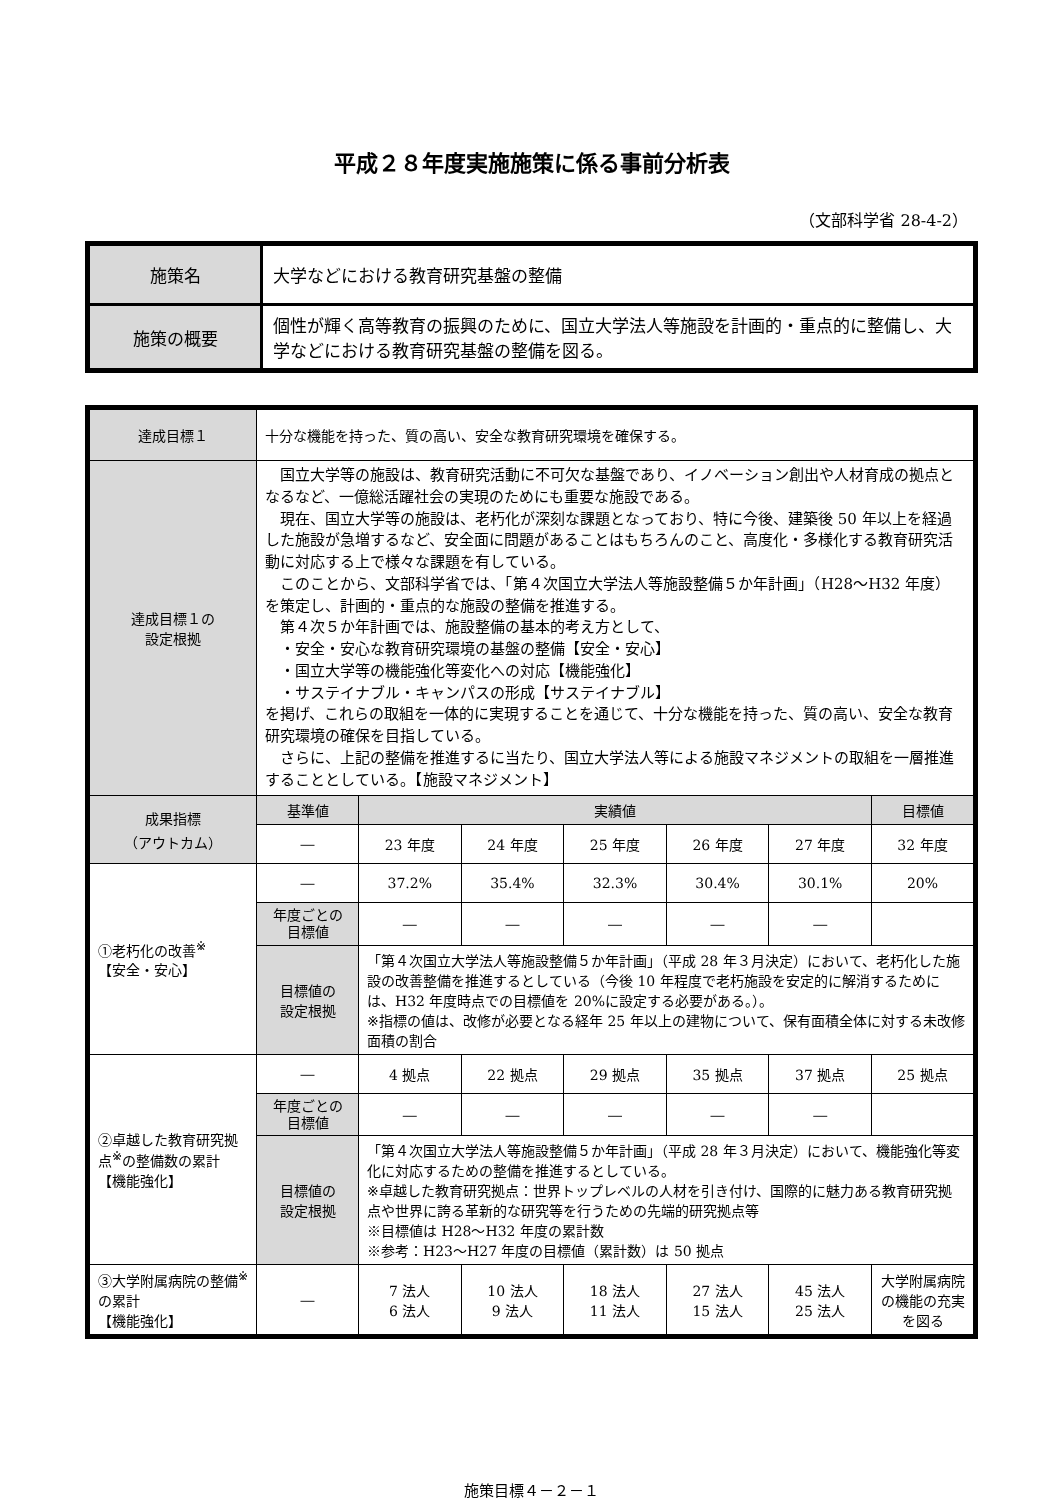平成２８年度実施施策に係る事前分析表
（文部科学省 28-4-2）
| 施策名 | 大学などにおける教育研究基盤の整備 |
| 施策の概要 | 個性が輝く高等教育の振興のために、国立大学法人等施設を計画的・重点的に整備し、大学などにおける教育研究基盤の整備を図る。 |
| 達成目標１ | 十分な機能を持った、質の高い、安全な教育研究環境を確保する。 | | | | | | |
| 達成目標１の 設定根拠 | 国立大学等の施設は、教育研究活動に不可欠な基盤であり、イノベーション創出や人材育成の拠点となるなど、一億総活躍社会の実現のためにも重要な施設である。 現在、国立大学等の施設は、老朽化が深刻な課題となっており、特に今後、建築後 50 年以上を経過した施設が急増するなど、安全面に問題があることはもちろんのこと、高度化・多様化する教育研究活動に対応する上で様々な課題を有している。 このことから、文部科学省では、「第４次国立大学法人等施設整備５か年計画」（H28～H32 年度）を策定し、計画的・重点的な施設の整備を推進する。 第４次５か年計画では、施設整備の基本的考え方として、 ・安全・安心な教育研究環境の基盤の整備【安全・安心】 ・国立大学等の機能強化等変化への対応【機能強化】 ・サステイナブル・キャンパスの形成【サステイナブル】 を掲げ、これらの取組を一体的に実現することを通じて、十分な機能を持った、質の高い、安全な教育研究環境の確保を目指している。 さらに、上記の整備を推進するに当たり、国立大学法人等による施設マネジメントの取組を一層推進することとしている。【施設マネジメント】 | | | | | | |
| 成果指標 （アウトカム） | 基準値 | 実績値 | | | | | 目標値 |
| | ― | 23 年度 | 24 年度 | 25 年度 | 26 年度 | 27 年度 | 32 年度 |
| ①老朽化の改善<sup>※</sup> 【安全・安心】 | ― | 37.2% | 35.4% | 32.3% | 30.4% | 30.1% | 20% |
| | 年度ごとの 目標値 | ― | ― | ― | ― | ― | |
| | 目標値の 設定根拠 | 「第４次国立大学法人等施設整備５か年計画」（平成 28 年３月決定）において、老朽化した施設の改善整備を推進するとしている（今後 10 年程度で老朽施設を安定的に解消するためには、H32 年度時点での目標値を 20%に設定する必要がある。）。 ※指標の値は、改修が必要となる経年 25 年以上の建物について、保有面積全体に対する未改修面積の割合 | | | | | |
| ②卓越した教育研究拠点<sup>※</sup>の整備数の累計 【機能強化】 | ― | 4 拠点 | 22 拠点 | 29 拠点 | 35 拠点 | 37 拠点 | 25 拠点 |
| | 年度ごとの 目標値 | ― | ― | ― | ― | ― | |
| | 目標値の 設定根拠 | 「第４次国立大学法人等施設整備５か年計画」（平成 28 年３月決定）において、機能強化等変化に対応するための整備を推進するとしている。 ※卓越した教育研究拠点：世界トップレベルの人材を引き付け、国際的に魅力ある教育研究拠点や世界に誇る革新的な研究等を行うための先端的研究拠点等 ※目標値は H28～H32 年度の累計数 ※参考：H23～H27 年度の目標値（累計数）は 50 拠点 | | | | | |
| ③大学附属病院の整備<sup>※</sup>の累計 【機能強化】 | ― | 7 法人 6 法人 | 10 法人 9 法人 | 18 法人 11 法人 | 27 法人 15 法人 | 45 法人 25 法人 | 大学附属病院の機能の充実を図る |
施策目標４－２－１